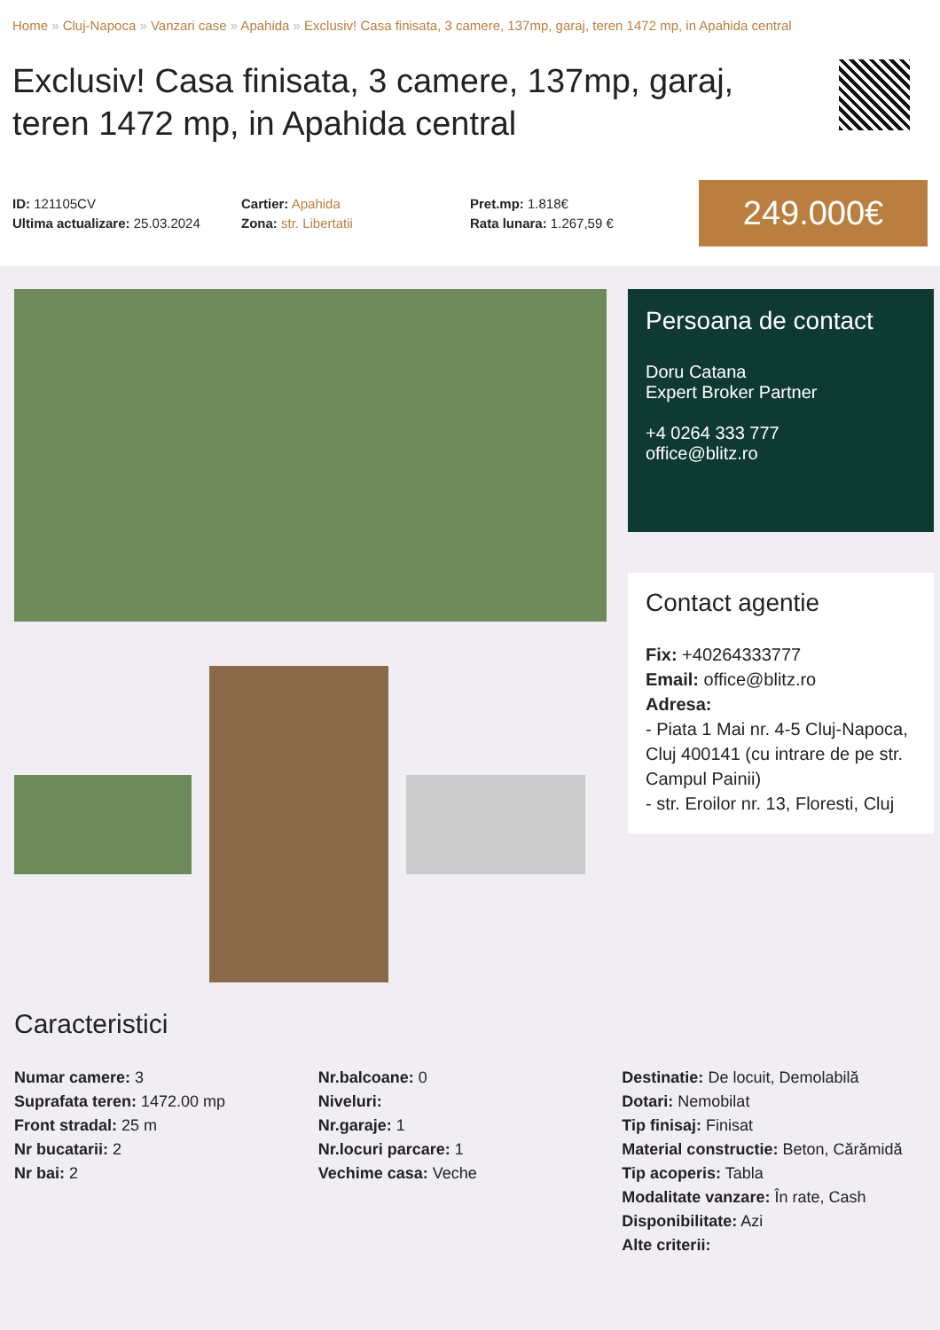Home » Cluj-Napoca » Vanzari case » Apahida » Exclusiv! Casa finisata, 3 camere, 137mp, garaj, teren 1472 mp, in Apahida central
Exclusiv! Casa finisata, 3 camere, 137mp, garaj, teren 1472 mp, in Apahida central
ID: 121105CV
Ultima actualizare: 25.03.2024
Cartier: Apahida
Zona: str. Libertatii
Pret.mp: 1.818€
Rata lunara: 1.267,59 €
249.000€
Persoana de contact
Doru Catana
Expert Broker Partner
+4 0264 333 777
office@blitz.ro
Contact agentie
Fix: +40264333777
Email: office@blitz.ro
Adresa:
- Piata 1 Mai nr. 4-5 Cluj-Napoca, Cluj 400141 (cu intrare de pe str. Campul Painii)
- str. Eroilor nr. 13, Floresti, Cluj
Caracteristici
Numar camere: 3
Suprafata teren: 1472.00 mp
Front stradal: 25 m
Nr bucatarii: 2
Nr bai: 2
Nr.balcoane: 0
Niveluri:
Nr.garaje: 1
Nr.locuri parcare: 1
Vechime casa: Veche
Destinatie: De locuit, Demolabilă
Dotari: Nemobilat
Tip finisaj: Finisat
Material constructie: Beton, Cărămidă
Tip acoperis: Tabla
Modalitate vanzare: În rate, Cash
Disponibilitate: Azi
Alte criterii: